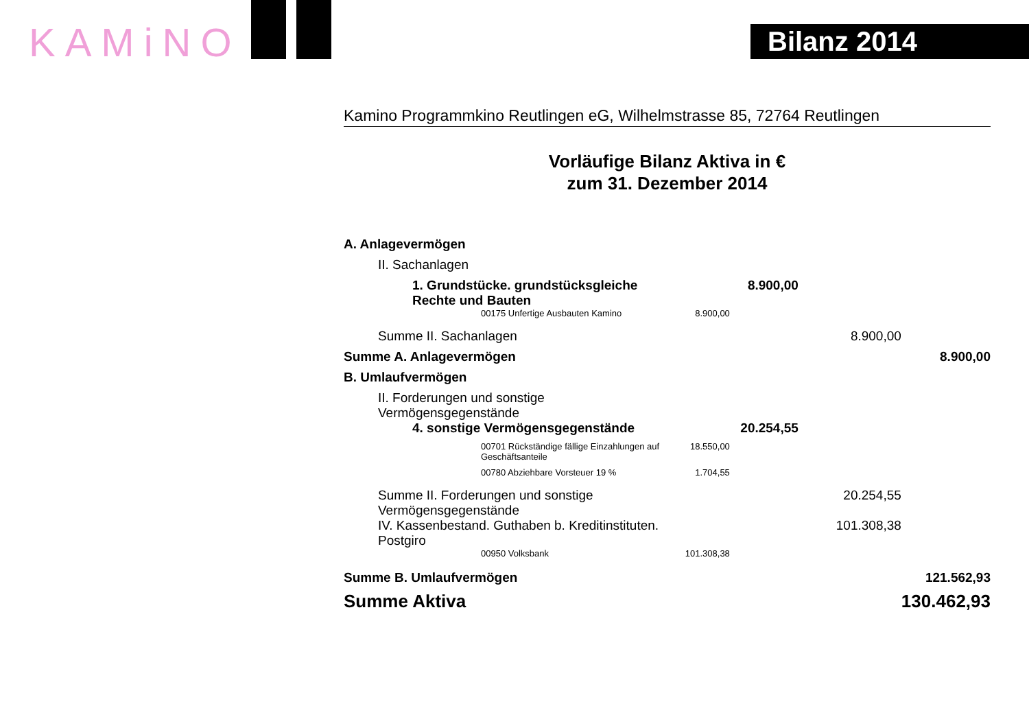KAMiNO Bilanz 2014
Kamino Programmkino Reutlingen eG, Wilhelmstrasse 85, 72764 Reutlingen
Vorläufige Bilanz Aktiva in €
zum 31. Dezember 2014
| A. Anlagevermögen | | | | |
| II. Sachanlagen | | | | |
| 1. Grundstücke. grundstücksgleiche Rechte und Bauten | | 8.900,00 | | |
| 00175 Unfertige Ausbauten Kamino | 8.900,00 | | | |
| Summe II. Sachanlagen | | | 8.900,00 | |
| Summe A. Anlagevermögen | | | | 8.900,00 |
| B. Umlaufvermögen | | | | |
| II. Forderungen und sonstige Vermögensgegenstände | | | | |
| 4. sonstige Vermögensgegenstände | | 20.254,55 | | |
| 00701 Rückständige fällige Einzahlungen auf Geschäftsanteile | 18.550,00 | | | |
| 00780 Abziehbare Vorsteuer 19 % | 1.704,55 | | | |
| Summe II. Forderungen und sonstige Vermögensgegenstände | | | 20.254,55 | |
| IV. Kassenbestand. Guthaben b. Kreditinstituten. Postgiro | | | 101.308,38 | |
| 00950 Volksbank | 101.308,38 | | | |
| Summe B. Umlaufvermögen | | | | 121.562,93 |
| Summe Aktiva | | | | 130.462,93 |